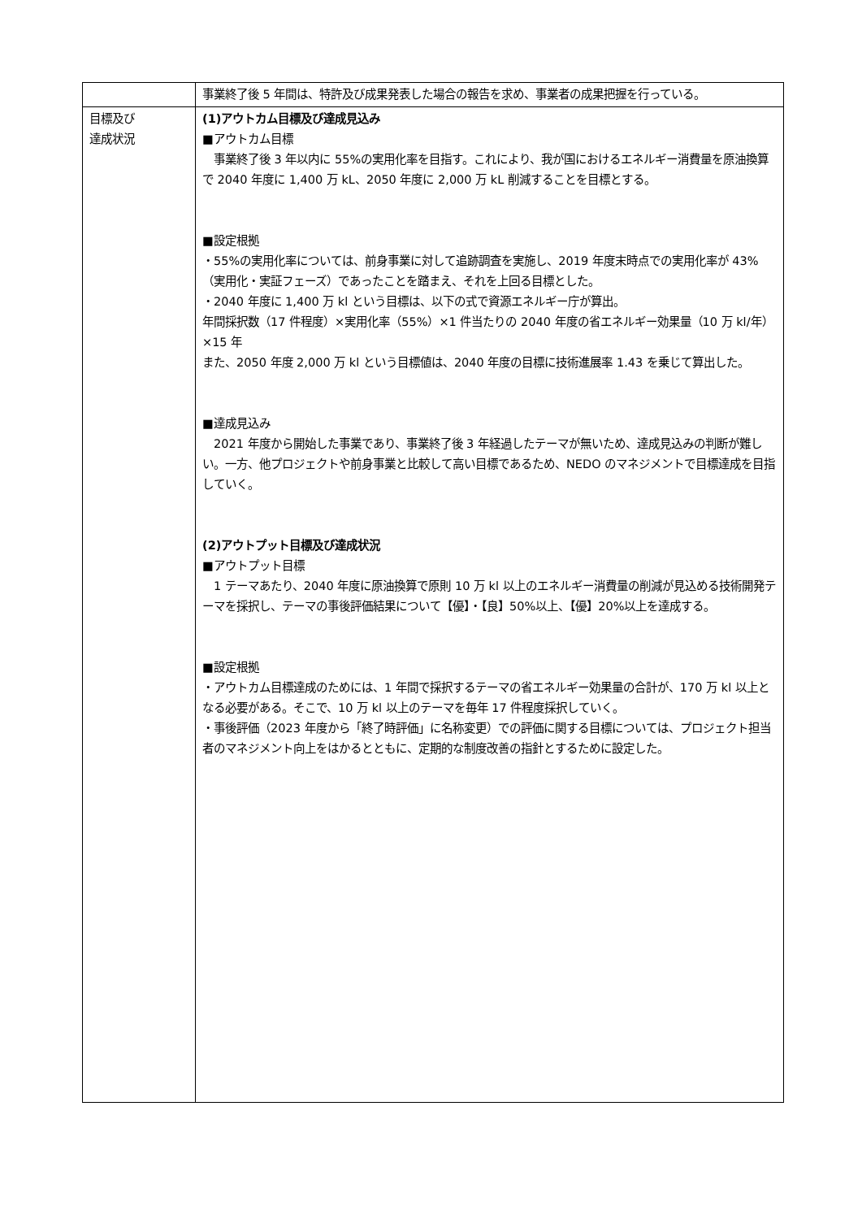| | 事業終了後 5 年間は、特許及び成果発表した場合の報告を求め、事業者の成果把握を行っている。 |
| 目標及び 達成状況 | (1)アウトカム目標及び達成見込み ■アウトカム目標 事業終了後 3 年以内に 55%の実用化率を目指す。これにより、我が国におけるエネルギー消費量を原油換算で 2040 年度に 1,400 万 kL、2050 年度に 2,000 万 kL 削減することを目標とする。 ■設定根拠 ・55%の実用化率については、前身事業に対して追跡調査を実施し、2019 年度末時点での実用化率が 43%（実用化・実証フェーズ）であったことを踏まえ、それを上回る目標とした。 ・2040 年度に 1,400 万 kl という目標は、以下の式で資源エネルギー庁が算出。 年間採択数（17 件程度）×実用化率（55%）×1 件当たりの 2040 年度の省エネルギー効果量（10 万 kl/年）×15 年 また、2050 年度 2,000 万 kl という目標値は、2040 年度の目標に技術進展率 1.43 を乗じて算出した。 ■達成見込み 2021 年度から開始した事業であり、事業終了後 3 年経過したテーマが無いため、達成見込みの判断が難しい。一方、他プロジェクトや前身事業と比較して高い目標であるため、NEDO のマネジメントで目標達成を目指していく。 (2)アウトプット目標及び達成状況 ■アウトプット目標 1 テーマあたり、2040 年度に原油換算で原則 10 万 kl 以上のエネルギー消費量の削減が見込める技術開発テーマを採択し、テーマの事後評価結果について【優】・【良】50%以上、【優】20%以上を達成する。 ■設定根拠 ・アウトカム目標達成のためには、1 年間で採択するテーマの省エネルギー効果量の合計が、170 万 kl 以上となる必要がある。そこで、10 万 kl 以上のテーマを毎年 17 件程度採択していく。 ・事後評価（2023 年度から「終了時評価」に名称変更）での評価に関する目標については、プロジェクト担当者のマネジメント向上をはかるとともに、定期的な制度改善の指針とするために設定した。 |